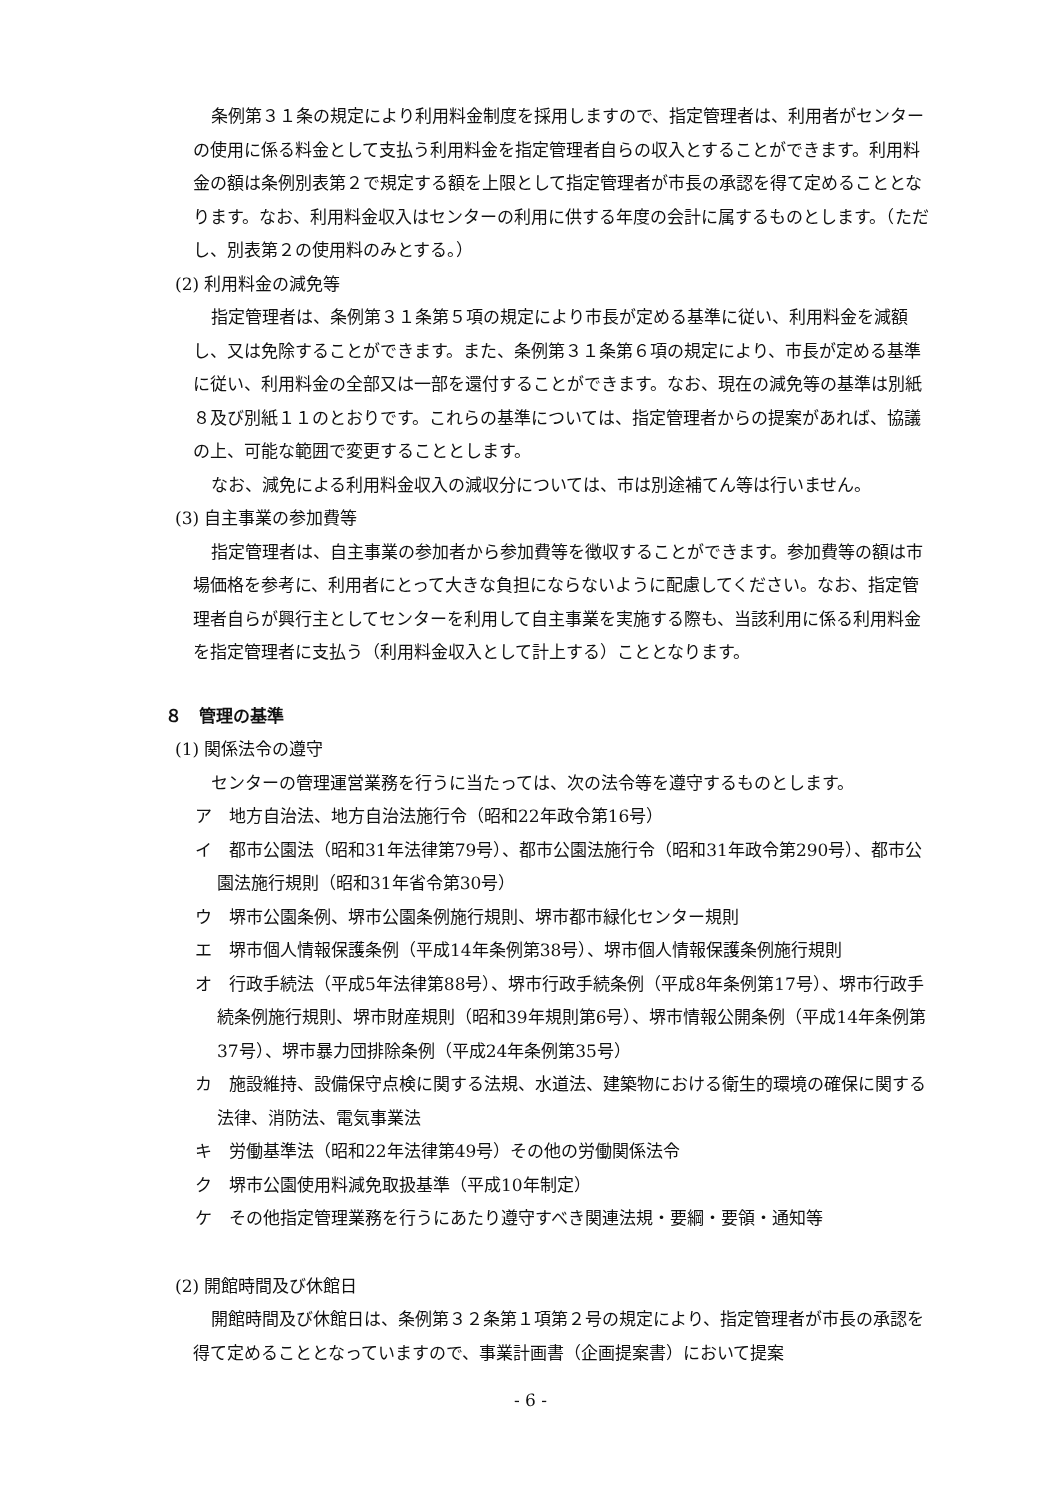条例第３１条の規定により利用料金制度を採用しますので、指定管理者は、利用者がセンターの使用に係る料金として支払う利用料金を指定管理者自らの収入とすることができます。利用料金の額は条例別表第２で規定する額を上限として指定管理者が市長の承認を得て定めることとなります。なお、利用料金収入はセンターの利用に供する年度の会計に属するものとします。（ただし、別表第２の使用料のみとする。）
(2) 利用料金の減免等
指定管理者は、条例第３１条第５項の規定により市長が定める基準に従い、利用料金を減額し、又は免除することができます。また、条例第３１条第６項の規定により、市長が定める基準に従い、利用料金の全部又は一部を還付することができます。なお、現在の減免等の基準は別紙８及び別紙１１のとおりです。これらの基準については、指定管理者からの提案があれば、協議の上、可能な範囲で変更することとします。
なお、減免による利用料金収入の減収分については、市は別途補てん等は行いません。
(3) 自主事業の参加費等
指定管理者は、自主事業の参加者から参加費等を徴収することができます。参加費等の額は市場価格を参考に、利用者にとって大きな負担にならないように配慮してください。なお、指定管理者自らが興行主としてセンターを利用して自主事業を実施する際も、当該利用に係る利用料金を指定管理者に支払う（利用料金収入として計上する）こととなります。
８　管理の基準
(1) 関係法令の遵守
センターの管理運営業務を行うに当たっては、次の法令等を遵守するものとします。
ア　地方自治法、地方自治法施行令（昭和22年政令第16号）
イ　都市公園法（昭和31年法律第79号）、都市公園法施行令（昭和31年政令第290号）、都市公園法施行規則（昭和31年省令第30号）
ウ　堺市公園条例、堺市公園条例施行規則、堺市都市緑化センター規則
エ　堺市個人情報保護条例（平成14年条例第38号）、堺市個人情報保護条例施行規則
オ　行政手続法（平成5年法律第88号）、堺市行政手続条例（平成8年条例第17号）、堺市行政手続条例施行規則、堺市財産規則（昭和39年規則第6号）、堺市情報公開条例（平成14年条例第37号）、堺市暴力団排除条例（平成24年条例第35号）
カ　施設維持、設備保守点検に関する法規、水道法、建築物における衛生的環境の確保に関する法律、消防法、電気事業法
キ　労働基準法（昭和22年法律第49号）その他の労働関係法令
ク　堺市公園使用料減免取扱基準（平成10年制定）
ケ　その他指定管理業務を行うにあたり遵守すべき関連法規・要綱・要領・通知等
(2) 開館時間及び休館日
開館時間及び休館日は、条例第３２条第１項第２号の規定により、指定管理者が市長の承認を得て定めることとなっていますので、事業計画書（企画提案書）において提案
- 6 -